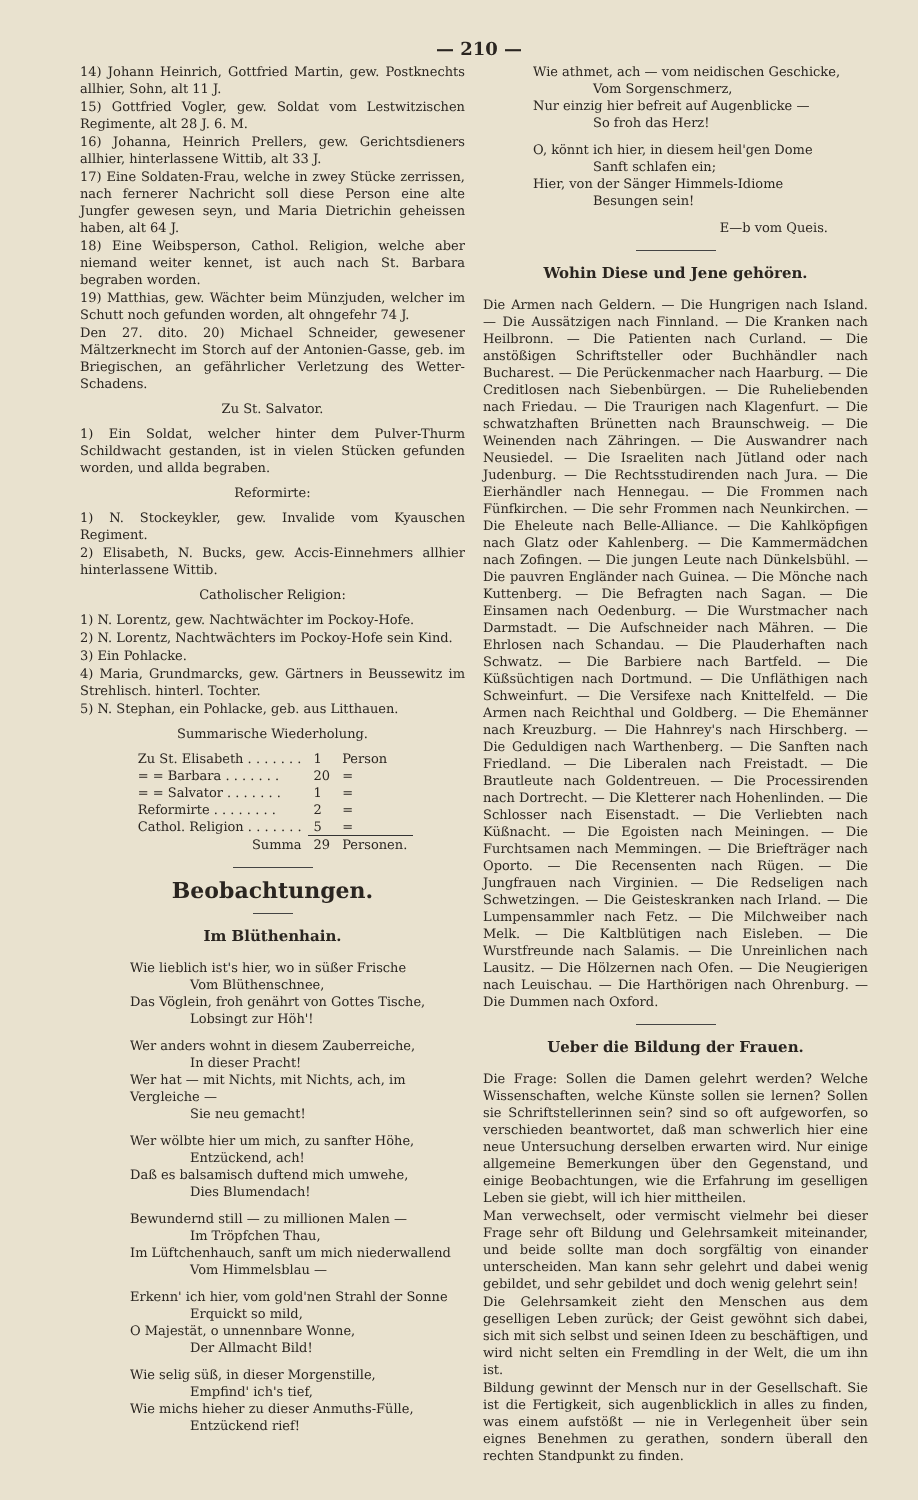— 210 —
14) Johann Heinrich, Gottfried Martin, gew. Postknechts allhier, Sohn, alt 11 J.
15) Gottfried Vogler, gew. Soldat vom Lestwitzischen Regimente, alt 28 J. 6. M.
16) Johanna, Heinrich Prellers, gew. Gerichtsdieners allhier, hinterlassene Wittib, alt 33 J.
17) Eine Soldaten-Frau, welche in zwey Stücke zerrissen, nach fernerer Nachricht soll diese Person eine alte Jungfer gewesen seyn, und Maria Dietrichin geheissen haben, alt 64 J.
18) Eine Weibsperson, Cathol. Religion, welche aber niemand weiter kennet, ist auch nach St. Barbara begraben worden.
19) Matthias, gew. Wächter beim Münzjuden, welcher im Schutt noch gefunden worden, alt ohngefehr 74 J.
Den 27. dito. 20) Michael Schneider, gewesener Mältzerknecht im Storch auf der Antonien-Gasse, geb. im Briegischen, an gefährlicher Verletzung des Wetter-Schadens.
Zu St. Salvator.
1) Ein Soldat, welcher hinter dem Pulver-Thurm Schildwacht gestanden, ist in vielen Stücken gefunden worden, und allda begraben.
Reformirte:
1) N. Stockeykler, gew. Invalide vom Kyauschen Regiment.
2) Elisabeth, N. Bucks, gew. Accis-Einnehmers allhier hinterlassene Wittib.
Catholischer Religion:
1) N. Lorentz, gew. Nachtwächter im Pockoy-Hofe.
2) N. Lorentz, Nachtwächters im Pockoy-Hofe sein Kind.
3) Ein Pohlacke.
4) Maria, Grundmarcks, gew. Gärtners in Beussewitz im Strehlisch. hinterl. Tochter.
5) N. Stephan, ein Pohlacke, geb. aus Litthauen.
Summarische Wiederholung.
| Zu St. Elisabeth . . . . . . . | 1 | Person |
| = = Barbara . . . . . . . | 20 | = |
| = = Salvator . . . . . . . | 1 | = |
| Reformirte . . . . . . . . | 2 | = |
| Cathol. Religion . . . . . . . | 5 | = |
| Summa | 29 | Personen. |
Beobachtungen.
Im Blüthenhain.
Wie lieblich ist's hier, wo in süßer Frische
Vom Blüthenschnee,
Das Vöglein, froh genährt von Gottes Tische,
Lobsingt zur Höh'!
Wer anders wohnt in diesem Zauberreiche,
In dieser Pracht!
Wer hat — mit Nichts, mit Nichts, ach, im Vergleiche —
Sie neu gemacht!
Wer wölbte hier um mich, zu sanfter Höhe,
Entzückend, ach!
Daß es balsamisch duftend mich umwehe,
Dies Blumendach!
Bewundernd still — zu millionen Malen —
Im Tröpfchen Thau,
Im Lüftchenhauch, sanft um mich niederwallend
Vom Himmelsblau —
Erkenn' ich hier, vom gold'nen Strahl der Sonne
Erquickt so mild,
O Majestät, o unnennbare Wonne,
Der Allmacht Bild!
Wie selig süß, in dieser Morgenstille,
Empfind' ich's tief,
Wie michs hieher zu dieser Anmuths-Fülle,
Entzückend rief!
Wie athmet, ach — vom neidischen Geschicke,
Vom Sorgenschmerz,
Nur einzig hier befreit auf Augenblicke —
So froh das Herz!
O, könnt ich hier, in diesem heil'gen Dome
Sanft schlafen ein;
Hier, von der Sänger Himmels-Idiome
Besungen sein!
E—b vom Queis.
Wohin Diese und Jene gehören.
Die Armen nach Geldern. — Die Hungrigen nach Island. — Die Aussätzigen nach Finnland. — Die Kranken nach Heilbronn. — Die Patienten nach Curland. — Die anstößigen Schriftsteller oder Buchhändler nach Bucharest. — Die Perückenmacher nach Haarburg. — Die Creditlosen nach Siebenbürgen. — Die Ruheliebenden nach Friedau. — Die Traurigen nach Klagenfurt. — Die schwatzhaften Brünetten nach Braunschweig. — Die Weinenden nach Zähringen. — Die Auswandrer nach Neusiedel. — Die Israeliten nach Jütland oder nach Judenburg. — Die Rechtsstudirenden nach Jura. — Die Eierhändler nach Hennegau. — Die Frommen nach Fünfkirchen. — Die sehr Frommen nach Neunkirchen. — Die Eheleute nach Belle-Alliance. — Die Kahlköpfigen nach Glatz oder Kahlenberg. — Die Kammermädchen nach Zofingen. — Die jungen Leute nach Dünkelsbühl. — Die pauvren Engländer nach Guinea. — Die Mönche nach Kuttenberg. — Die Befragten nach Sagan. — Die Einsamen nach Oedenburg. — Die Wurstmacher nach Darmstadt. — Die Aufschneider nach Mähren. — Die Ehrlosen nach Schandau. — Die Plauderhaften nach Schwatz. — Die Barbiere nach Bartfeld. — Die Küßsüchtigen nach Dortmund. — Die Unfläthigen nach Schweinfurt. — Die Versifexe nach Knittelfeld. — Die Armen nach Reichthal und Goldberg. — Die Ehemänner nach Kreuzburg. — Die Hahnrey's nach Hirschberg. — Die Geduldigen nach Warthenberg. — Die Sanften nach Friedland. — Die Liberalen nach Freistadt. — Die Brautleute nach Goldentreuen. — Die Processirenden nach Dortrecht. — Die Kletterer nach Hohenlinden. — Die Schlosser nach Eisenstadt. — Die Verliebten nach Küßnacht. — Die Egoisten nach Meiningen. — Die Furchtsamen nach Memmingen. — Die Briefträger nach Oporto. — Die Recensenten nach Rügen. — Die Jungfrauen nach Virginien. — Die Redseligen nach Schwetzingen. — Die Geisteskranken nach Irland. — Die Lumpensammler nach Fetz. — Die Milchweiber nach Melk. — Die Kaltblütigen nach Eisleben. — Die Wurstfreunde nach Salamis. — Die Unreinlichen nach Lausitz. — Die Hölzernen nach Ofen. — Die Neugierigen nach Leuischau. — Die Harthörigen nach Ohrenburg. — Die Dummen nach Oxford.
Ueber die Bildung der Frauen.
Die Frage: Sollen die Damen gelehrt werden? Welche Wissenschaften, welche Künste sollen sie lernen? Sollen sie Schriftstellerinnen sein? sind so oft aufgeworfen, so verschieden beantwortet, daß man schwerlich hier eine neue Untersuchung derselben erwarten wird. Nur einige allgemeine Bemerkungen über den Gegenstand, und einige Beobachtungen, wie die Erfahrung im geselligen Leben sie giebt, will ich hier mittheilen.
Man verwechselt, oder vermischt vielmehr bei dieser Frage sehr oft Bildung und Gelehrsamkeit miteinander, und beide sollte man doch sorgfältig von einander unterscheiden. Man kann sehr gelehrt und dabei wenig gebildet, und sehr gebildet und doch wenig gelehrt sein!
Die Gelehrsamkeit zieht den Menschen aus dem geselligen Leben zurück; der Geist gewöhnt sich dabei, sich mit sich selbst und seinen Ideen zu beschäftigen, und wird nicht selten ein Fremdling in der Welt, die um ihn ist.
Bildung gewinnt der Mensch nur in der Gesellschaft. Sie ist die Fertigkeit, sich augenblicklich in alles zu finden, was einem aufstößt — nie in Verlegenheit über sein eignes Benehmen zu gerathen, sondern überall den rechten Standpunkt zu finden.